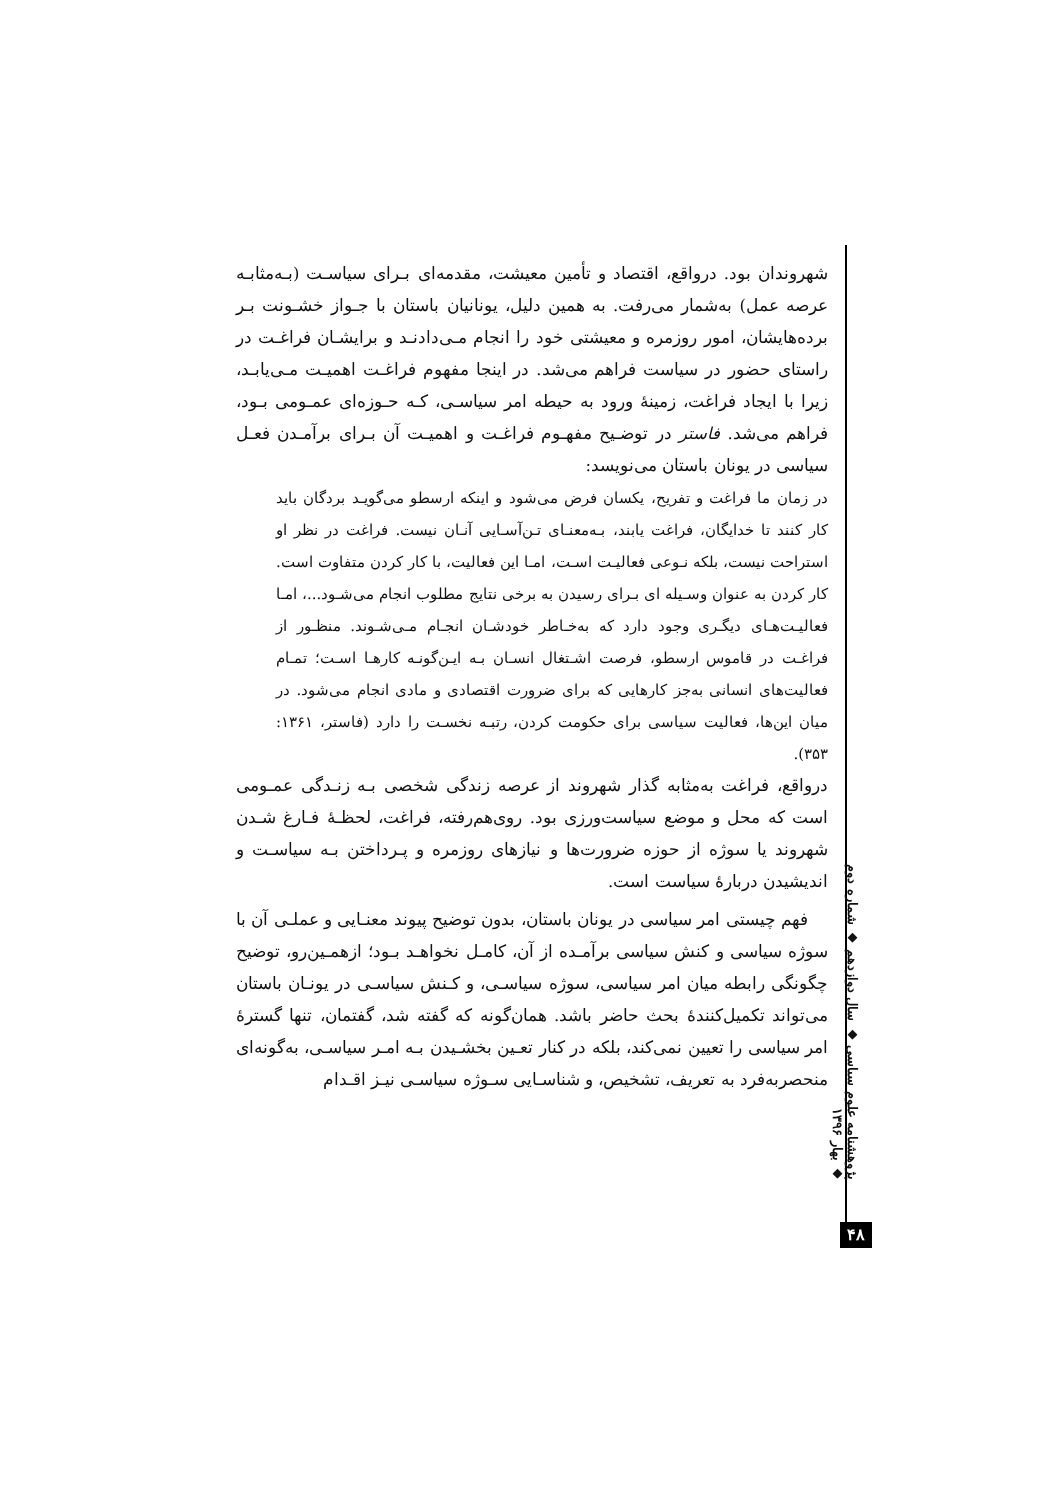شهروندان بود. درواقع، اقتصاد و تأمین معیشت، مقدمه‌ای بـرای سیاسـت (بـه‌مثابـه عرصه عمل) به‌شمار می‌رفت. به همین دلیل، یونانیان باستان با جـواز خشـونت بـر برده‌هایشان، امور روزمره و معیشتی خود را انجام مـی‌دادنـد و برایشـان فراغـت در راستای حضور در سیاست فراهم می‌شد. در اینجا مفهوم فراغـت اهمیـت مـی‌یابـد، زیرا با ایجاد فراغت، زمینهٔ ورود به حیطه امر سیاسـی، کـه حـوزه‌ای عمـومی بـود، فراهم می‌شد. فاستر در توضـیح مفهـوم فراغـت و اهمیـت آن بـرای برآمـدن فعـل سیاسی در یونان باستان می‌نویسد:
در زمان ما فراغت و تفریح، یکسان فرض می‌شود و اینکه ارسطو می‌گویـد بردگان باید کار کنند تا خدایگان، فراغت یابند، بـه‌معنـای تـن‌آسـایی آنـان نیست. فراغت در نظر او استراحت نیست، بلکه نـوعی فعالیـت اسـت، امـا این فعالیت، با کار کردن متفاوت است. کار کردن به عنوان وسـیله ای بـرای رسیدن به برخی نتایج مطلوب انجام می‌شـود...، امـا فعالیـت‌هـای دیگـری وجود دارد که به‌خـاطر خودشـان انجـام مـی‌شـوند. منظـور از فراغـت در قاموس ارسطو، فرصت اشـتغال انسـان بـه ایـن‌گونـه کارهـا اسـت؛ تمـام فعالیت‌های انسانی به‌جز کارهایی که برای ضرورت اقتصادی و مادی انجام می‌شود. در میان این‌ها، فعالیت سیاسی برای حکومت کردن، رتبـه نخسـت را دارد (فاستر، ۱۳۶۱: ۳۵۳).
درواقع، فراغت به‌مثابه گذار شهروند از عرصه زندگی شخصی بـه زنـدگی عمـومی است که محل و موضع سیاست‌ورزی بود. روی‌هم‌رفته، فراغت، لحظـهٔ فـارغ شـدن شهروند یا سوژه از حوزه ضرورت‌ها و نیازهای روزمره و پـرداختن بـه سیاسـت و اندیشیدن دربارهٔ سیاست است.
فهم چیستی امر سیاسی در یونان باستان، بدون توضیح پیوند معنـایی و عملـی آن با سوژه سیاسی و کنش سیاسی برآمـده از آن، کامـل نخواهـد بـود؛ ازهمـین‌رو، توضیح چگونگی رابطه میان امر سیاسی، سوژه سیاسـی، و کـنش سیاسـی در یونـان باستان می‌تواند تکمیل‌کنندهٔ بحث حاضر باشد. همان‌گونه که گفته شد، گفتمان، تنها گسترهٔ امر سیاسی را تعیین نمی‌کند، بلکه در کنار تعـین بخشـیدن بـه امـر سیاسـی، به‌گونه‌ای منحصربه‌فرد به تعریف، تشخیص، و شناسـایی سـوژه سیاسـی نیـز اقـدام
پژوهشنامه علوم سیاسی ◆ سال دوازدهم ◆ شماره دوم ◆ بهار ۱۳۹۶
۴۸